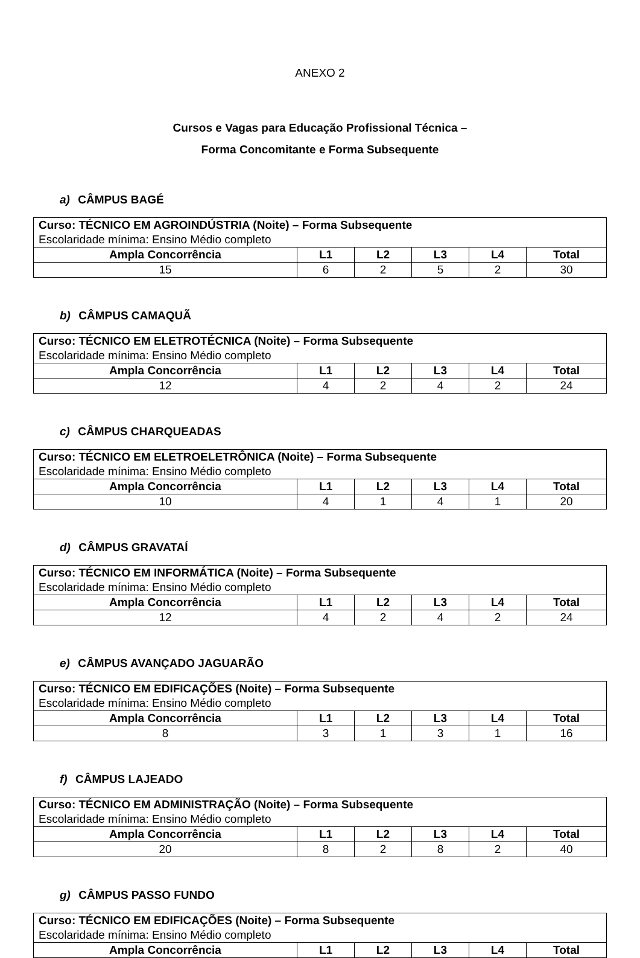ANEXO 2
Cursos e Vagas para Educação Profissional Técnica –
Forma Concomitante e Forma Subsequente
a) CÂMPUS BAGÉ
| Curso: TÉCNICO EM AGROINDÚSTRIA (Noite) – Forma Subsequente Escolaridade mínima: Ensino Médio completo | | | | | |
| Ampla Concorrência | L1 | L2 | L3 | L4 | Total |
| 15 | 6 | 2 | 5 | 2 | 30 |
b) CÂMPUS CAMAQUÃ
| Curso: TÉCNICO EM ELETROTÉCNICA (Noite) – Forma Subsequente Escolaridade mínima: Ensino Médio completo | | | | | |
| Ampla Concorrência | L1 | L2 | L3 | L4 | Total |
| 12 | 4 | 2 | 4 | 2 | 24 |
c) CÂMPUS CHARQUEADAS
| Curso: TÉCNICO EM ELETROELETRÔNICA (Noite) – Forma Subsequente Escolaridade mínima: Ensino Médio completo | | | | | |
| Ampla Concorrência | L1 | L2 | L3 | L4 | Total |
| 10 | 4 | 1 | 4 | 1 | 20 |
d) CÂMPUS GRAVATAÍ
| Curso: TÉCNICO EM INFORMÁTICA (Noite) – Forma Subsequente Escolaridade mínima: Ensino Médio completo | | | | | |
| Ampla Concorrência | L1 | L2 | L3 | L4 | Total |
| 12 | 4 | 2 | 4 | 2 | 24 |
e) CÂMPUS AVANÇADO JAGUARÃO
| Curso: TÉCNICO EM EDIFICAÇÕES (Noite) – Forma Subsequente Escolaridade mínima: Ensino Médio completo | | | | | |
| Ampla Concorrência | L1 | L2 | L3 | L4 | Total |
| 8 | 3 | 1 | 3 | 1 | 16 |
f) CÂMPUS LAJEADO
| Curso: TÉCNICO EM ADMINISTRAÇÃO (Noite) – Forma Subsequente Escolaridade mínima: Ensino Médio completo | | | | | |
| Ampla Concorrência | L1 | L2 | L3 | L4 | Total |
| 20 | 8 | 2 | 8 | 2 | 40 |
g) CÂMPUS PASSO FUNDO
| Curso: TÉCNICO EM EDIFICAÇÕES (Noite) – Forma Subsequente Escolaridade mínima: Ensino Médio completo | | | | | |
| Ampla Concorrência | L1 | L2 | L3 | L4 | Total |